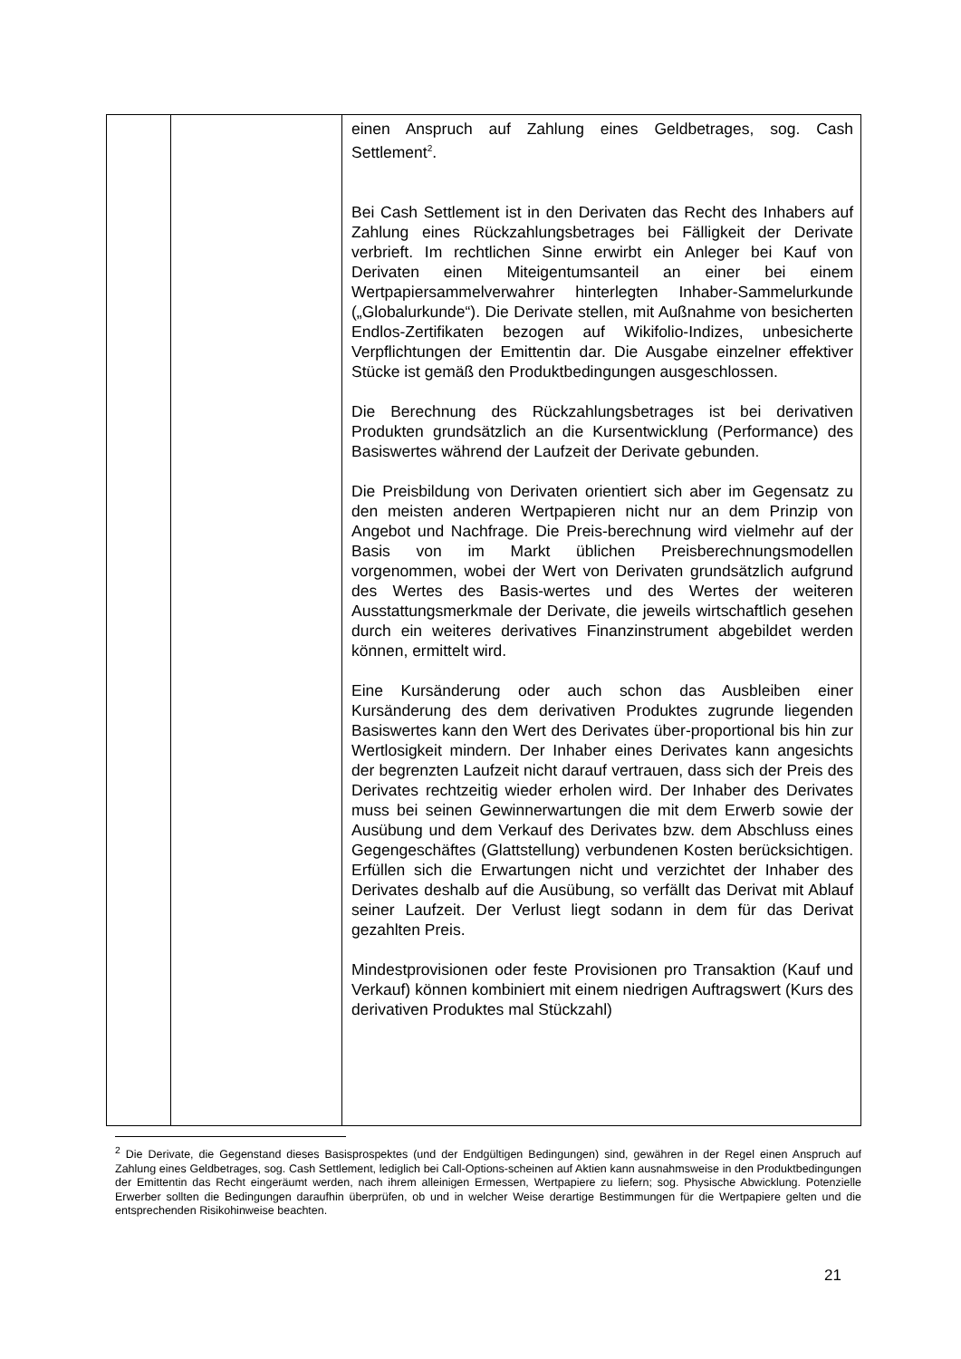| | | einen Anspruch auf Zahlung eines Geldbetrages, sog. Cash Settlement<sup>2</sup>. Bei Cash Settlement ist in den Derivaten das Recht des Inhabers auf Zahlung eines Rückzahlungsbetrages bei Fälligkeit der Derivate verbrieft. Im rechtlichen Sinne erwirbt ein Anleger bei Kauf von Derivaten einen Miteigentumsanteil an einer bei einem Wertpapiersammelverwahrer hinterlegten Inhaber-Sammelurkunde („Globalurkunde“). Die Derivate stellen, mit Außnahme von besicherten Endlos-Zertifikaten bezogen auf Wikifolio-Indizes, unbesicherte Verpflichtungen der Emittentin dar. Die Ausgabe einzelner effektiver Stücke ist gemäß den Produktbedingungen ausgeschlossen. Die Berechnung des Rückzahlungsbetrages ist bei derivativen Produkten grundsätzlich an die Kursentwicklung (Performance) des Basiswertes während der Laufzeit der Derivate gebunden. Die Preisbildung von Derivaten orientiert sich aber im Gegensatz zu den meisten anderen Wertpapieren nicht nur an dem Prinzip von Angebot und Nachfrage. Die Preis-berechnung wird vielmehr auf der Basis von im Markt üblichen Preisberechnungsmodellen vorgenommen, wobei der Wert von Derivaten grundsätzlich aufgrund des Wertes des Basis-wertes und des Wertes der weiteren Ausstattungsmerkmale der Derivate, die jeweils wirtschaftlich gesehen durch ein weiteres derivatives Finanzinstrument abgebildet werden können, ermittelt wird. Eine Kursänderung oder auch schon das Ausbleiben einer Kursänderung des dem derivativen Produktes zugrunde liegenden Basiswertes kann den Wert des Derivates über-proportional bis hin zur Wertlosigkeit mindern. Der Inhaber eines Derivates kann angesichts der begrenzten Laufzeit nicht darauf vertrauen, dass sich der Preis des Derivates rechtzeitig wieder erholen wird. Der Inhaber des Derivates muss bei seinen Gewinnerwartungen die mit dem Erwerb sowie der Ausübung und dem Verkauf des Derivates bzw. dem Abschluss eines Gegengeschäftes (Glattstellung) verbundenen Kosten berücksichtigen. Erfüllen sich die Erwartungen nicht und verzichtet der Inhaber des Derivates deshalb auf die Ausübung, so verfällt das Derivat mit Ablauf seiner Laufzeit. Der Verlust liegt sodann in dem für das Derivat gezahlten Preis. Mindestprovisionen oder feste Provisionen pro Transaktion (Kauf und Verkauf) können kombiniert mit einem niedrigen Auftragswert (Kurs des derivativen Produktes mal Stückzahl) |
<sup>2</sup> Die Derivate, die Gegenstand dieses Basisprospektes (und der Endgültigen Bedingungen) sind, gewähren in der Regel einen Anspruch auf Zahlung eines Geldbetrages, sog. Cash Settlement, lediglich bei Call-Options-scheinen auf Aktien kann ausnahmsweise in den Produktbedingungen der Emittentin das Recht eingeräumt werden, nach ihrem alleinigen Ermessen, Wertpapiere zu liefern; sog. Physische Abwicklung. Potenzielle Erwerber sollten die Bedingungen daraufhin überprüfen, ob und in welcher Weise derartige Bestimmungen für die Wertpapiere gelten und die entsprechenden Risikohinweise beachten.
21